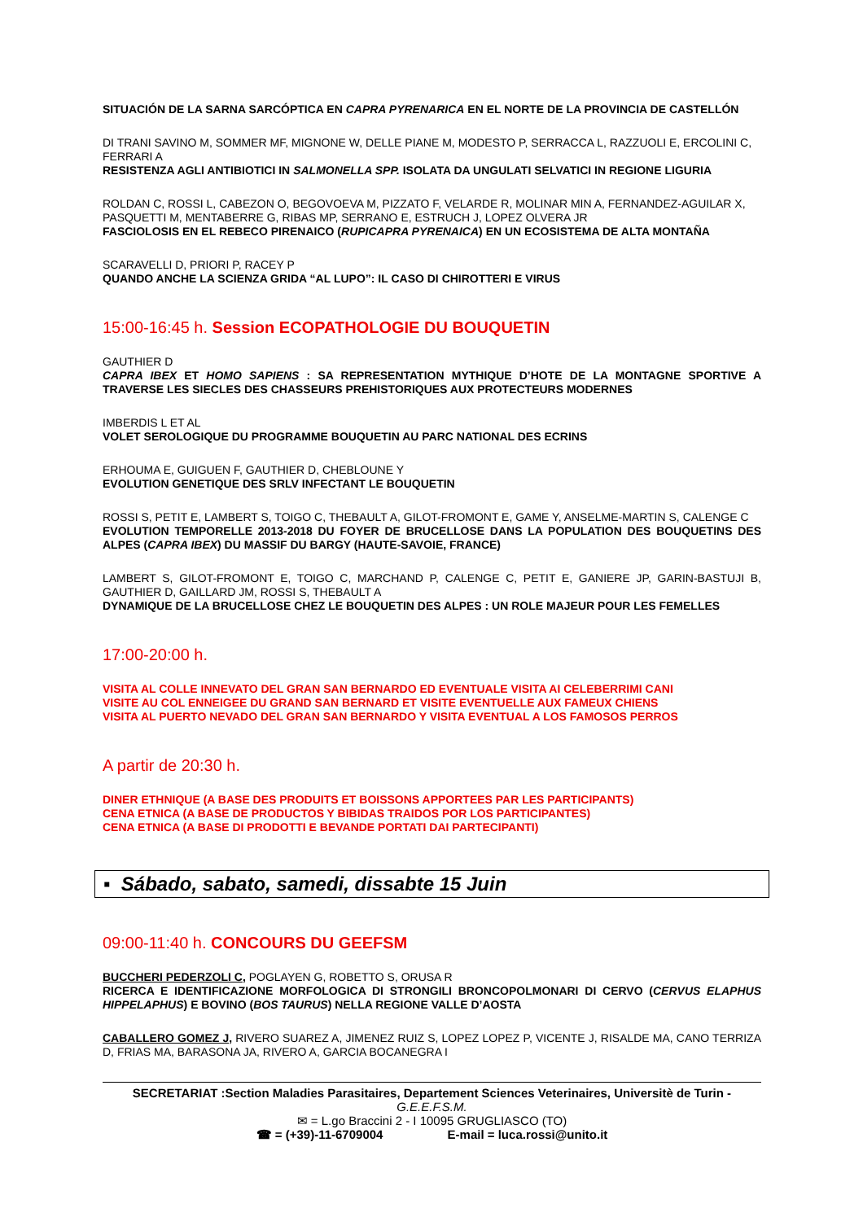SITUACIÓN DE LA SARNA SARCÓPTICA EN CAPRA PYRENARICA EN EL NORTE DE LA PROVINCIA DE CASTELLÓN
DI TRANI SAVINO M, SOMMER MF, MIGNONE W, DELLE PIANE M, MODESTO P, SERRACCA L, RAZZUOLI E, ERCOLINI C, FERRARI A
RESISTENZA AGLI ANTIBIOTICI IN SALMONELLA SPP. ISOLATA DA UNGULATI SELVATICI IN REGIONE LIGURIA
ROLDAN C, ROSSI L, CABEZON O, BEGOVOEVA M, PIZZATO F, VELARDE R, MOLINAR MIN A, FERNANDEZ-AGUILAR X, PASQUETTI M, MENTABERRE G, RIBAS MP, SERRANO E, ESTRUCH J, LOPEZ OLVERA JR
FASCIOLOSIS EN EL REBECO PIRENAICO (RUPICAPRA PYRENAICA) EN UN ECOSISTEMA DE ALTA MONTAÑA
SCARAVELLI D, PRIORI P, RACEY P
QUANDO ANCHE LA SCIENZA GRIDA “AL LUPO”: IL CASO DI CHIROTTERI E VIRUS
15:00-16:45 h. Session ECOPATHOLOGIE DU BOUQUETIN
GAUTHIER D
CAPRA IBEX ET HOMO SAPIENS : SA REPRESENTATION MYTHIQUE D’HOTE DE LA MONTAGNE SPORTIVE A TRAVERSE LES SIECLES DES CHASSEURS PREHISTORIQUES AUX PROTECTEURS MODERNES
IMBERDIS L ET AL
VOLET SEROLOGIQUE DU PROGRAMME BOUQUETIN AU PARC NATIONAL DES ECRINS
ERHOUMA E, GUIGUEN F, GAUTHIER D, CHEBLOUNE Y
EVOLUTION GENETIQUE DES SRLV INFECTANT LE BOUQUETIN
ROSSI S, PETIT E, LAMBERT S, TOIGO C, THEBAULT A, GILOT-FROMONT E, GAME Y, ANSELME-MARTIN S, CALENGE C
EVOLUTION TEMPORELLE 2013-2018 DU FOYER DE BRUCELLOSE DANS LA POPULATION DES BOUQUETINS DES ALPES (CAPRA IBEX) DU MASSIF DU BARGY (HAUTE-SAVOIE, FRANCE)
LAMBERT S, GILOT-FROMONT E, TOIGO C, MARCHAND P, CALENGE C, PETIT E, GANIERE JP, GARIN-BASTUJI B, GAUTHIER D, GAILLARD JM, ROSSI S, THEBAULT A
DYNAMIQUE DE LA BRUCELLOSE CHEZ LE BOUQUETIN DES ALPES : UN ROLE MAJEUR POUR LES FEMELLES
17:00-20:00 h.
VISITA AL COLLE INNEVATO DEL GRAN SAN BERNARDO ED EVENTUALE VISITA AI CELEBERRIMI CANI
VISITE AU COL ENNEIGEE DU GRAND SAN BERNARD ET VISITE EVENTUELLE AUX FAMEUX CHIENS
VISITA AL PUERTO NEVADO DEL GRAN SAN BERNARDO Y VISITA EVENTUAL A LOS FAMOSOS PERROS
A partir de 20:30 h.
DINER ETHNIQUE (A BASE DES PRODUITS ET BOISSONS APPORTEES PAR LES PARTICIPANTS)
CENA ETNICA (A BASE DE PRODUCTOS Y BIBIDAS TRAIDOS POR LOS PARTICIPANTES)
CENA ETNICA (A BASE DI PRODOTTI E BEVANDE PORTATI DAI PARTECIPANTI)
▪ Sábado, sabato, samedi, dissabte 15 Juin
09:00-11:40 h. CONCOURS DU GEEFSM
BUCCHERI PEDERZOLI C, POGLAYEN G, ROBETTO S, ORUSA R
RICERCA E IDENTIFICAZIONE MORFOLOGICA DI STRONGILI BRONCOPOLMONARI DI CERVO (CERVUS ELAPHUS HIPPELAPHUS) E BOVINO (BOS TAURUS) NELLA REGIONE VALLE D’AOSTA
CABALLERO GOMEZ J, RIVERO SUAREZ A, JIMENEZ RUIZ S, LOPEZ LOPEZ P, VICENTE J, RISALDE MA, CANO TERRIZA D, FRIAS MA, BARASONA JA, RIVERO A, GARCIA BOCANEGRA I
SECRETARIAT :Section Maladies Parasitaires, Departement Sciences Veterinaires, Universitè de Turin -
G.E.E.F.S.M.
✉ = L.go Braccini 2 - I 10095 GRUGLIASCO (TO)
☎ = (+39)-11-6709004 E-mail = luca.rossi@unito.it